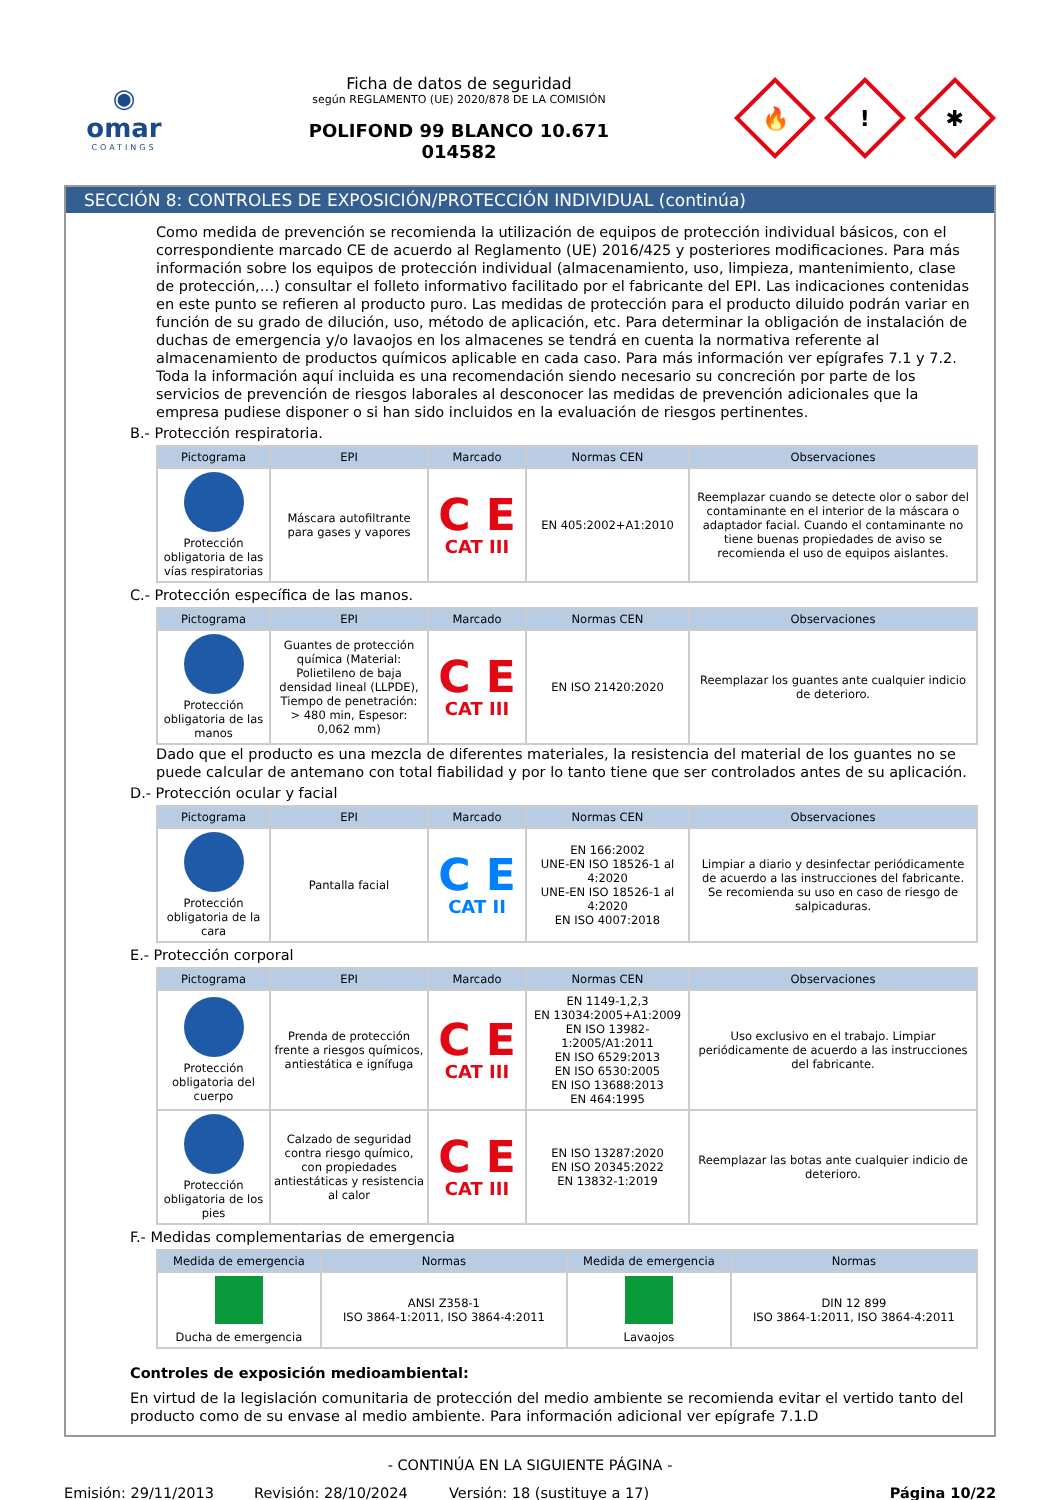◉
omar
COATINGS
Ficha de datos de seguridad
según REGLAMENTO (UE) 2020/878 DE LA COMISIÓN
POLIFOND 99 BLANCO 10.671
014582
🔥
!
✱
SECCIÓN 8: CONTROLES DE EXPOSICIÓN/PROTECCIÓN INDIVIDUAL (continúa)
Como medida de prevención se recomienda la utilización de equipos de protección individual básicos, con el correspondiente marcado CE de acuerdo al Reglamento (UE) 2016/425 y posteriores modificaciones. Para más información sobre los equipos de protección individual (almacenamiento, uso, limpieza, mantenimiento, clase de protección,…) consultar el folleto informativo facilitado por el fabricante del EPI. Las indicaciones contenidas en este punto se refieren al producto puro. Las medidas de protección para el producto diluido podrán variar en función de su grado de dilución, uso, método de aplicación, etc. Para determinar la obligación de instalación de duchas de emergencia y/o lavaojos en los almacenes se tendrá en cuenta la normativa referente al almacenamiento de productos químicos aplicable en cada caso. Para más información ver epígrafes 7.1 y 7.2.
Toda la información aquí incluida es una recomendación siendo necesario su concreción por parte de los servicios de prevención de riesgos laborales al desconocer las medidas de prevención adicionales que la empresa pudiese disponer o si han sido incluidos en la evaluación de riesgos pertinentes.
B.- Protección respiratoria.
| Pictograma | EPI | Marcado | Normas CEN | Observaciones |
| --- | --- | --- | --- | --- |
| Protección obligatoria de las vías respiratorias | Máscara autofiltrante para gases y vapores | C E CAT III | EN 405:2002+A1:2010 | Reemplazar cuando se detecte olor o sabor del contaminante en el interior de la máscara o adaptador facial. Cuando el contaminante no tiene buenas propiedades de aviso se recomienda el uso de equipos aislantes. |
C.- Protección específica de las manos.
| Pictograma | EPI | Marcado | Normas CEN | Observaciones |
| --- | --- | --- | --- | --- |
| Protección obligatoria de las manos | Guantes de protección química (Material: Polietileno de baja densidad lineal (LLPDE), Tiempo de penetración: > 480 min, Espesor: 0,062 mm) | C E CAT III | EN ISO 21420:2020 | Reemplazar los guantes ante cualquier indicio de deterioro. |
Dado que el producto es una mezcla de diferentes materiales, la resistencia del material de los guantes no se puede calcular de antemano con total fiabilidad y por lo tanto tiene que ser controlados antes de su aplicación.
D.- Protección ocular y facial
| Pictograma | EPI | Marcado | Normas CEN | Observaciones |
| --- | --- | --- | --- | --- |
| Protección obligatoria de la cara | Pantalla facial | C E CAT II | EN 166:2002 UNE-EN ISO 18526-1 al 4:2020 UNE-EN ISO 18526-1 al 4:2020 EN ISO 4007:2018 | Limpiar a diario y desinfectar periódicamente de acuerdo a las instrucciones del fabricante. Se recomienda su uso en caso de riesgo de salpicaduras. |
E.- Protección corporal
| Pictograma | EPI | Marcado | Normas CEN | Observaciones |
| --- | --- | --- | --- | --- |
| Protección obligatoria del cuerpo | Prenda de protección frente a riesgos químicos, antiestática e ignífuga | C E CAT III | EN 1149-1,2,3 EN 13034:2005+A1:2009 EN ISO 13982-1:2005/A1:2011 EN ISO 6529:2013 EN ISO 6530:2005 EN ISO 13688:2013 EN 464:1995 | Uso exclusivo en el trabajo. Limpiar periódicamente de acuerdo a las instrucciones del fabricante. |
| Protección obligatoria de los pies | Calzado de seguridad contra riesgo químico, con propiedades antiestáticas y resistencia al calor | C E CAT III | EN ISO 13287:2020 EN ISO 20345:2022 EN 13832-1:2019 | Reemplazar las botas ante cualquier indicio de deterioro. |
F.- Medidas complementarias de emergencia
| Medida de emergencia | Normas | Medida de emergencia | Normas |
| --- | --- | --- | --- |
| Ducha de emergencia | ANSI Z358-1 ISO 3864-1:2011, ISO 3864-4:2011 | Lavaojos | DIN 12 899 ISO 3864-1:2011, ISO 3864-4:2011 |
Controles de exposición medioambiental:
En virtud de la legislación comunitaria de protección del medio ambiente se recomienda evitar el vertido tanto del producto como de su envase al medio ambiente. Para información adicional ver epígrafe 7.1.D
- CONTINÚA EN LA SIGUIENTE PÁGINA -
Emisión: 29/11/2013 Revisión: 28/10/2024 Versión: 18 (sustituye a 17) Página 10/22